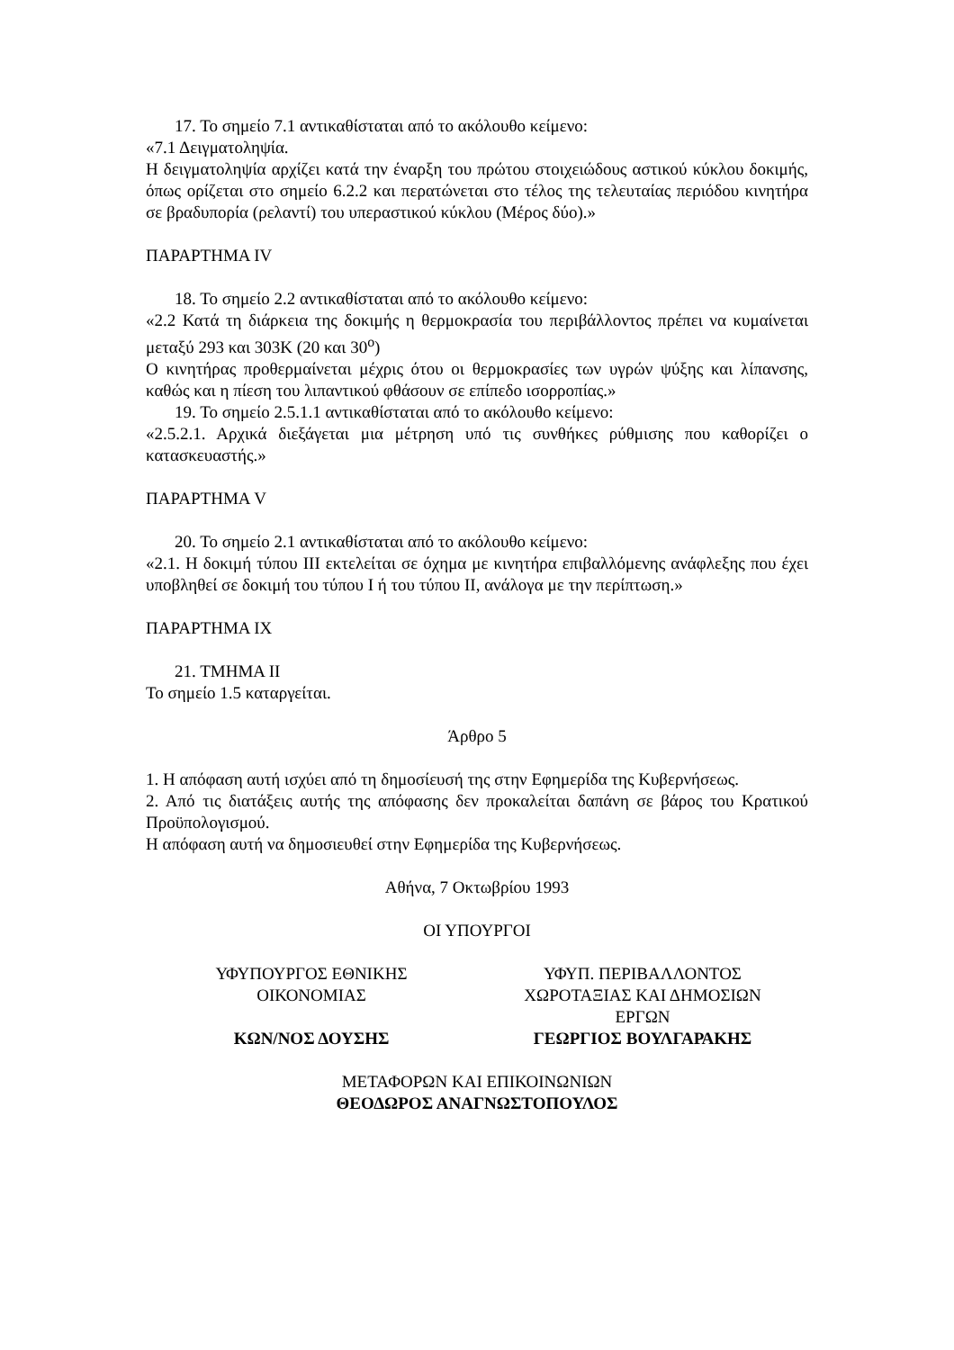17. Το σημείο 7.1 αντικαθίσταται από το ακόλουθο κείμενο:
«7.1 Δειγματοληψία.
Η δειγματοληψία αρχίζει κατά την έναρξη του πρώτου στοιχειώδους αστικού κύκλου δοκιμής, όπως ορίζεται στο σημείο 6.2.2 και περατώνεται στο τέλος της τελευταίας περιόδου κινητήρα σε βραδυπορία (ρελαντί) του υπεραστικού κύκλου (Μέρος δύο).»
ΠΑΡΑΡΤΗΜΑ IV
18. Το σημείο 2.2 αντικαθίσταται από το ακόλουθο κείμενο:
«2.2 Κατά τη διάρκεια της δοκιμής η θερμοκρασία του περιβάλλοντος πρέπει να κυμαίνεται μεταξύ 293 και 303Κ (20 και 30<sup>o</sup>)
Ο κινητήρας προθερμαίνεται μέχρις ότου οι θερμοκρασίες των υγρών ψύξης και λίπανσης, καθώς και η πίεση του λιπαντικού φθάσουν σε επίπεδο ισορροπίας.»
19. Το σημείο 2.5.1.1 αντικαθίσταται από το ακόλουθο κείμενο:
«2.5.2.1. Αρχικά διεξάγεται μια μέτρηση υπό τις συνθήκες ρύθμισης που καθορίζει ο κατασκευαστής.»
ΠΑΡΑΡΤΗΜΑ V
20. Το σημείο 2.1 αντικαθίσταται από το ακόλουθο κείμενο:
«2.1. Η δοκιμή τύπου ΙΙΙ εκτελείται σε όχημα με κινητήρα επιβαλλόμενης ανάφλεξης που έχει υποβληθεί σε δοκιμή του τύπου Ι ή του τύπου ΙΙ, ανάλογα με την περίπτωση.»
ΠΑΡΑΡΤΗΜΑ ΙΧ
21. ΤΜΗΜΑ ΙΙ
Το σημείο 1.5 καταργείται.
Άρθρο 5
1. Η απόφαση αυτή ισχύει από τη δημοσίευσή της στην Εφημερίδα της Κυβερνήσεως.
2. Από τις διατάξεις αυτής της απόφασης δεν προκαλείται δαπάνη σε βάρος του Κρατικού Προϋπολογισμού.
Η απόφαση αυτή να δημοσιευθεί στην Εφημερίδα της Κυβερνήσεως.
Αθήνα, 7 Οκτωβρίου 1993
ΟΙ ΥΠΟΥΡΓΟΙ
ΥΦΥΠΟΥΡΓΟΣ ΕΘΝΙΚΗΣ
ΟΙΚΟΝΟΜΙΑΣ
ΚΩΝ/ΝΟΣ ΔΟΥΣΗΣ
ΥΦΥΠ. ΠΕΡΙΒΑΛΛΟΝΤΟΣ
ΧΩΡΟΤΑΞΙΑΣ ΚΑΙ ΔΗΜΟΣΙΩΝ
ΕΡΓΩΝ
ΓΕΩΡΓΙΟΣ ΒΟΥΛΓΑΡΑΚΗΣ
ΜΕΤΑΦΟΡΩΝ ΚΑΙ ΕΠΙΚΟΙΝΩΝΙΩΝ
ΘΕΟΔΩΡΟΣ ΑΝΑΓΝΩΣΤΟΠΟΥΛΟΣ